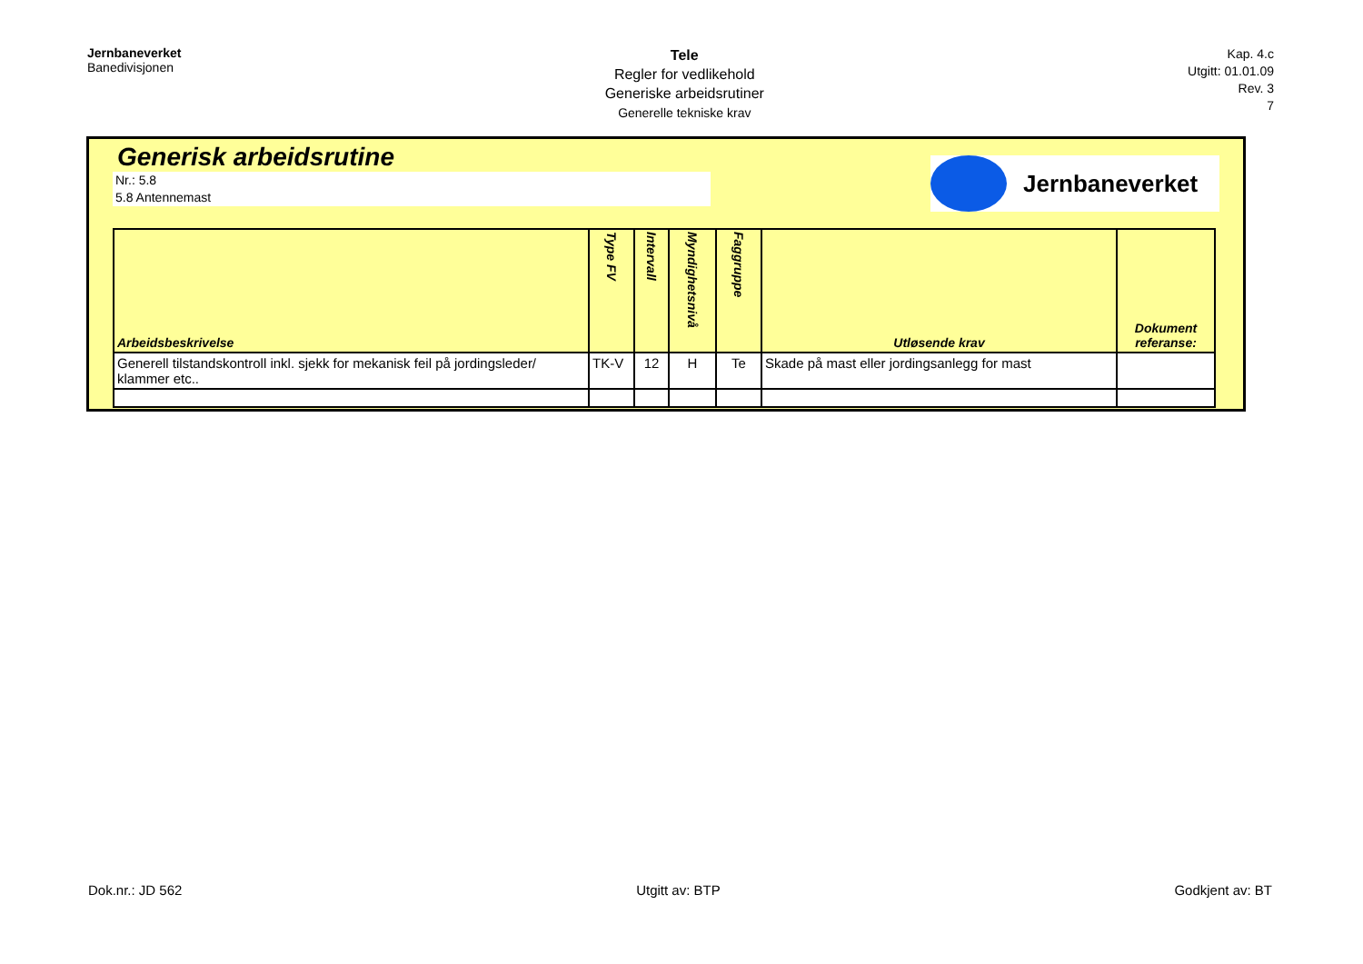Jernbaneverket
Banedivisjonen
Tele
Regler for vedlikehold
Generiske arbeidsrutiner
Generelle tekniske krav
Kap. 4.c
Utgitt: 01.01.09
Rev. 3
7
Generisk arbeidsrutine
Nr.: 5.8
5.8 Antennemast
Jernbaneverket
| Arbeidsbeskrivelse | Type FV | Intervall | Myndighetsnivå | Faggruppe | Utløsende krav | Dokument referanse: |
| --- | --- | --- | --- | --- | --- | --- |
| Generell tilstandskontroll inkl. sjekk for mekanisk feil på jordingsleder/ klammer etc.. | TK-V | 12 | H | Te | Skade på mast eller jordingsanlegg for mast | |
Dok.nr.: JD 562 Utgitt av: BTP Godkjent av: BT